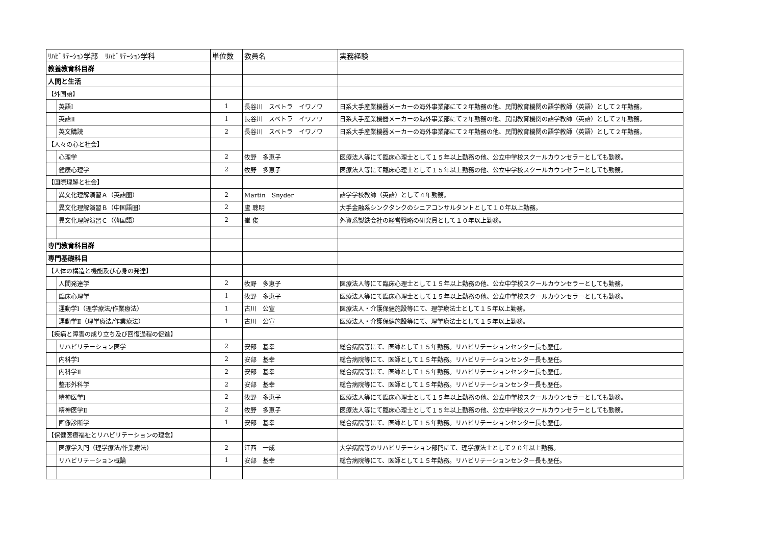| ﾘﾊﾋﾞﾘﾃｰｼｮﾝ学部 ﾘﾊﾋﾞﾘﾃｰｼｮﾝ学科 | | 単位数 | 教員名 | 実務経験 |
| --- | --- | --- | --- | --- |
| 教養教育科目群 | | | | |
| 人間と生活 | | | | |
| 【外国語】 | | | | |
| | 英語Ⅰ | 1 | 長谷川 スベトラ イワノワ | 日系大手産業機器メーカーの海外事業部にて２年勤務の他、民間教育機関の語学教師（英語）として２年勤務。 |
| | 英語Ⅱ | 1 | 長谷川 スベトラ イワノワ | 日系大手産業機器メーカーの海外事業部にて２年勤務の他、民間教育機関の語学教師（英語）として２年勤務。 |
| | 英文購読 | 2 | 長谷川 スベトラ イワノワ | 日系大手産業機器メーカーの海外事業部にて２年勤務の他、民間教育機関の語学教師（英語）として２年勤務。 |
| 【人々の心と社会】 | | | | |
| | 心理学 | 2 | 牧野 多恵子 | 医療法人等にて臨床心理士として１５年以上勤務の他、公立中学校スクールカウンセラーとしても勤務。 |
| | 健康心理学 | 2 | 牧野 多恵子 | 医療法人等にて臨床心理士として１５年以上勤務の他、公立中学校スクールカウンセラーとしても勤務。 |
| 【国際理解と社会】 | | | | |
| | 異文化理解演習Ａ（英語圏） | 2 | Martin Snyder | 語学学校教師（英語）として４年勤務。 |
| | 異文化理解演習Ｂ（中国語圏） | 2 | 盧 聰明 | 大手金融系シンクタンクのシニアコンサルタントとして１０年以上勤務。 |
| | 異文化理解演習Ｃ（韓国語） | 2 | 崔 俊 | 外資系製鉄会社の経営戦略の研究員として１０年以上勤務。 |
| 専門教育科目群 | | | | |
| 専門基礎科目 | | | | |
| 【人体の構造と機能及び心身の発達】 | | | | |
| | 人間発達学 | 2 | 牧野 多恵子 | 医療法人等にて臨床心理士として１５年以上勤務の他、公立中学校スクールカウンセラーとしても勤務。 |
| | 臨床心理学 | 1 | 牧野 多恵子 | 医療法人等にて臨床心理士として１５年以上勤務の他、公立中学校スクールカウンセラーとしても勤務。 |
| | 運動学Ⅰ（理学療法/作業療法） | 1 | 古川 公宣 | 医療法人・介護保健施設等にて、理学療法士として１５年以上勤務。 |
| | 運動学Ⅱ（理学療法/作業療法） | 1 | 古川 公宣 | 医療法人・介護保健施設等にて、理学療法士として１５年以上勤務。 |
| 【疾病と障害の成り立ち及び回復過程の促進】 | | | | |
| | リハビリテーション医学 | 2 | 安部 基幸 | 総合病院等にて、医師として１５年勤務。リハビリテーションセンター長も歴任。 |
| | 内科学Ⅰ | 2 | 安部 基幸 | 総合病院等にて、医師として１５年勤務。リハビリテーションセンター長も歴任。 |
| | 内科学Ⅱ | 2 | 安部 基幸 | 総合病院等にて、医師として１５年勤務。リハビリテーションセンター長も歴任。 |
| | 整形外科学 | 2 | 安部 基幸 | 総合病院等にて、医師として１５年勤務。リハビリテーションセンター長も歴任。 |
| | 精神医学Ⅰ | 2 | 牧野 多恵子 | 医療法人等にて臨床心理士として１５年以上勤務の他、公立中学校スクールカウンセラーとしても勤務。 |
| | 精神医学Ⅱ | 2 | 牧野 多恵子 | 医療法人等にて臨床心理士として１５年以上勤務の他、公立中学校スクールカウンセラーとしても勤務。 |
| | 画像診断学 | 1 | 安部 基幸 | 総合病院等にて、医師として１５年勤務。リハビリテーションセンター長も歴任。 |
| 【保健医療福祉とリハビリテーションの理念】 | | | | |
| | 医療学入門（理学療法/作業療法） | 2 | 江西 一成 | 大学病院等のリハビリテーション部門にて、理学療法士として２０年以上勤務。 |
| | リハビリテーション概論 | 1 | 安部 基幸 | 総合病院等にて、医師として１５年勤務。リハビリテーションセンター長も歴任。 |